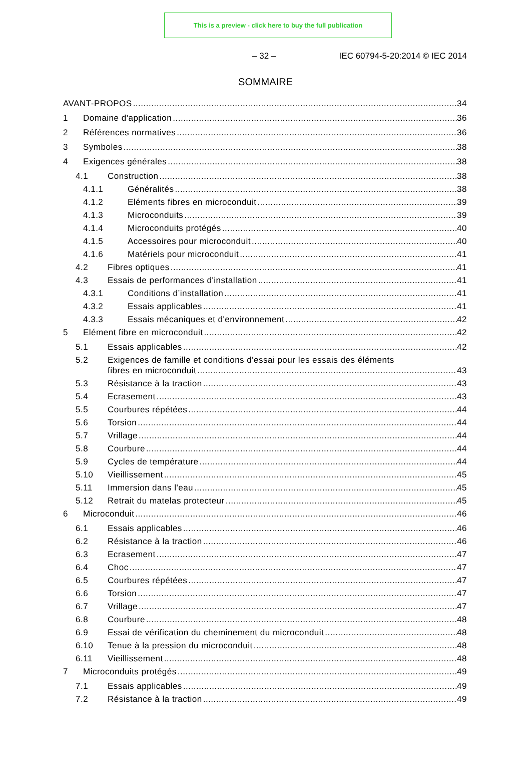This is a preview - click here to buy the full publication
– 32 – IEC 60794-5-20:2014 © IEC 2014
SOMMAIRE
AVANT-PROPOS 34
1 Domaine d'application 36
2 Références normatives 36
3 Symboles 38
4 Exigences générales 38
4.1 Construction 38
4.1.1 Généralités 38
4.1.2 Eléments fibres en microconduit 39
4.1.3 Microconduits 39
4.1.4 Microconduits protégés 40
4.1.5 Accessoires pour microconduit 40
4.1.6 Matériels pour microconduit 41
4.2 Fibres optiques 41
4.3 Essais de performances d'installation 41
4.3.1 Conditions d’installation 41
4.3.2 Essais applicables 41
4.3.3 Essais mécaniques et d'environnement 42
5 Elément fibre en microconduit 42
5.1 Essais applicables 42
5.2 Exigences de famille et conditions d'essai pour les essais des éléments
fibres en microconduit 43
5.3 Résistance à la traction 43
5.4 Ecrasement 43
5.5 Courbures répétées 44
5.6 Torsion 44
5.7 Vrillage 44
5.8 Courbure 44
5.9 Cycles de température 44
5.10 Vieillissement 45
5.11 Immersion dans l'eau 45
5.12 Retrait du matelas protecteur 45
6 Microconduit 46
6.1 Essais applicables 46
6.2 Résistance à la traction 46
6.3 Ecrasement 47
6.4 Choc 47
6.5 Courbures répétées 47
6.6 Torsion 47
6.7 Vrillage 47
6.8 Courbure 48
6.9 Essai de vérification du cheminement du microconduit 48
6.10 Tenue à la pression du microconduit 48
6.11 Vieillissement 48
7 Microconduits protégés 49
7.1 Essais applicables 49
7.2 Résistance à la traction 49